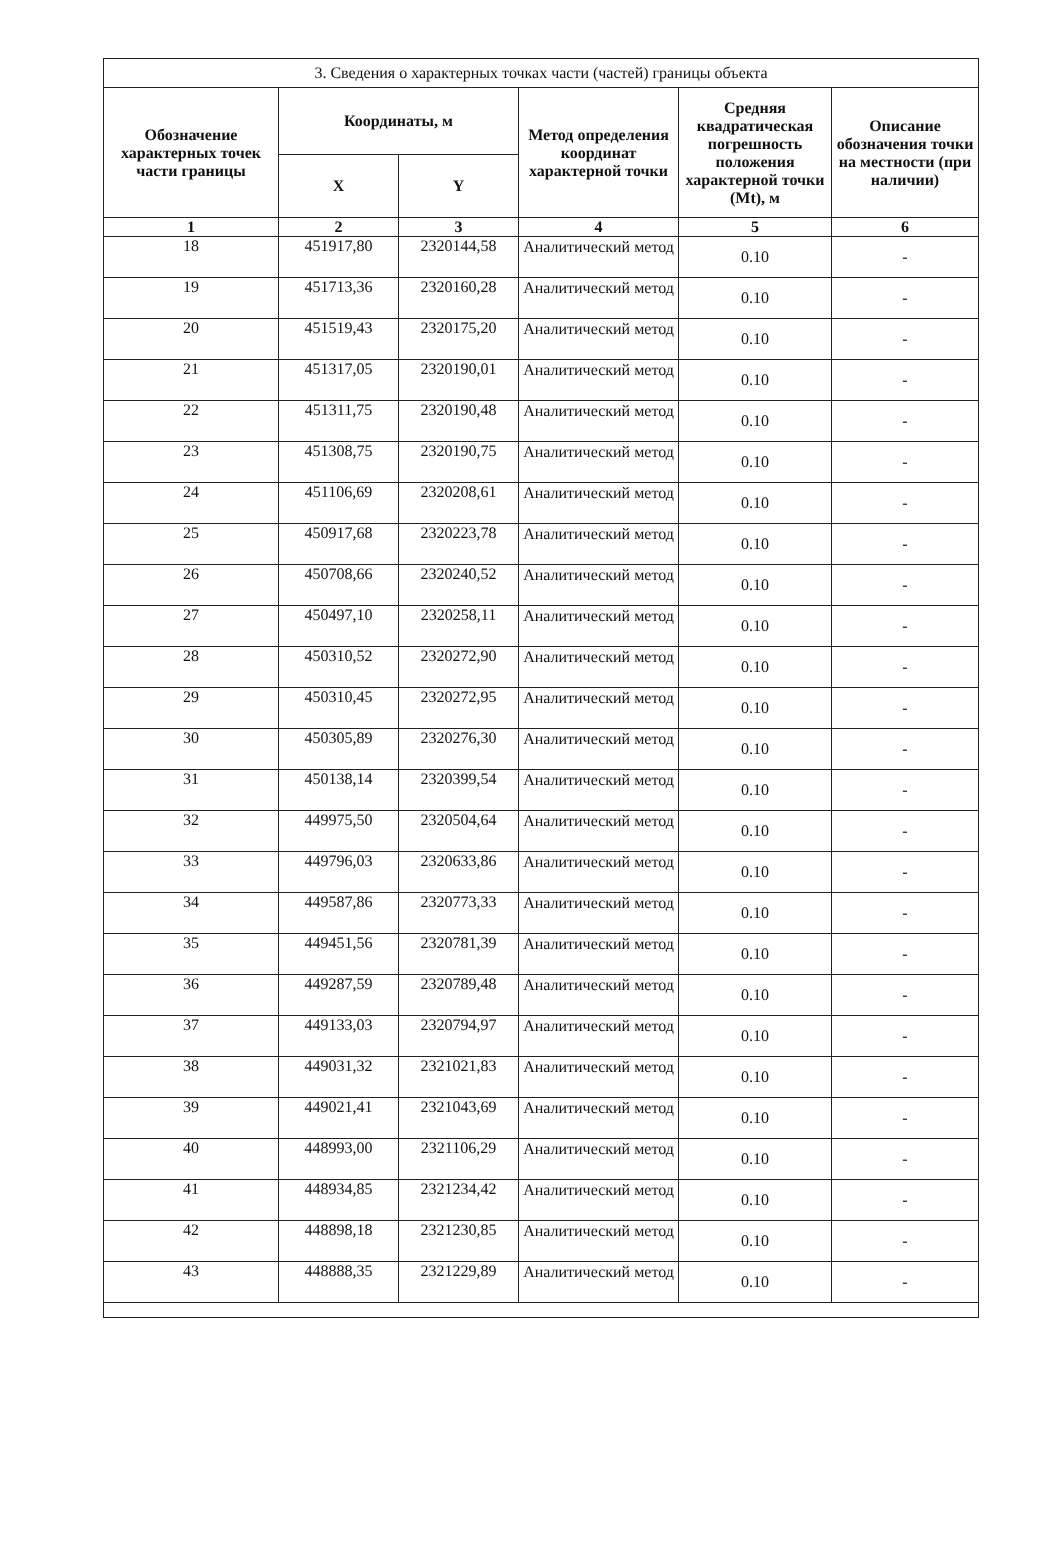| 3. Сведения о характерных точках части (частей) границы объекта | | | | | |
| --- | --- | --- | --- | --- | --- |
| Обозначение характерных точек части границы | Координаты, м | | Метод определения координат характерной точки | Средняя квадратическая погрешность положения характерной точки (Mt), м | Описание обозначения точки на местности (при наличии) |
| | X | Y | | | |
| 1 | 2 | 3 | 4 | 5 | 6 |
| 18 | 451917,80 | 2320144,58 | Аналитический метод | 0.10 | - |
| 19 | 451713,36 | 2320160,28 | Аналитический метод | 0.10 | - |
| 20 | 451519,43 | 2320175,20 | Аналитический метод | 0.10 | - |
| 21 | 451317,05 | 2320190,01 | Аналитический метод | 0.10 | - |
| 22 | 451311,75 | 2320190,48 | Аналитический метод | 0.10 | - |
| 23 | 451308,75 | 2320190,75 | Аналитический метод | 0.10 | - |
| 24 | 451106,69 | 2320208,61 | Аналитический метод | 0.10 | - |
| 25 | 450917,68 | 2320223,78 | Аналитический метод | 0.10 | - |
| 26 | 450708,66 | 2320240,52 | Аналитический метод | 0.10 | - |
| 27 | 450497,10 | 2320258,11 | Аналитический метод | 0.10 | - |
| 28 | 450310,52 | 2320272,90 | Аналитический метод | 0.10 | - |
| 29 | 450310,45 | 2320272,95 | Аналитический метод | 0.10 | - |
| 30 | 450305,89 | 2320276,30 | Аналитический метод | 0.10 | - |
| 31 | 450138,14 | 2320399,54 | Аналитический метод | 0.10 | - |
| 32 | 449975,50 | 2320504,64 | Аналитический метод | 0.10 | - |
| 33 | 449796,03 | 2320633,86 | Аналитический метод | 0.10 | - |
| 34 | 449587,86 | 2320773,33 | Аналитический метод | 0.10 | - |
| 35 | 449451,56 | 2320781,39 | Аналитический метод | 0.10 | - |
| 36 | 449287,59 | 2320789,48 | Аналитический метод | 0.10 | - |
| 37 | 449133,03 | 2320794,97 | Аналитический метод | 0.10 | - |
| 38 | 449031,32 | 2321021,83 | Аналитический метод | 0.10 | - |
| 39 | 449021,41 | 2321043,69 | Аналитический метод | 0.10 | - |
| 40 | 448993,00 | 2321106,29 | Аналитический метод | 0.10 | - |
| 41 | 448934,85 | 2321234,42 | Аналитический метод | 0.10 | - |
| 42 | 448898,18 | 2321230,85 | Аналитический метод | 0.10 | - |
| 43 | 448888,35 | 2321229,89 | Аналитический метод | 0.10 | - |